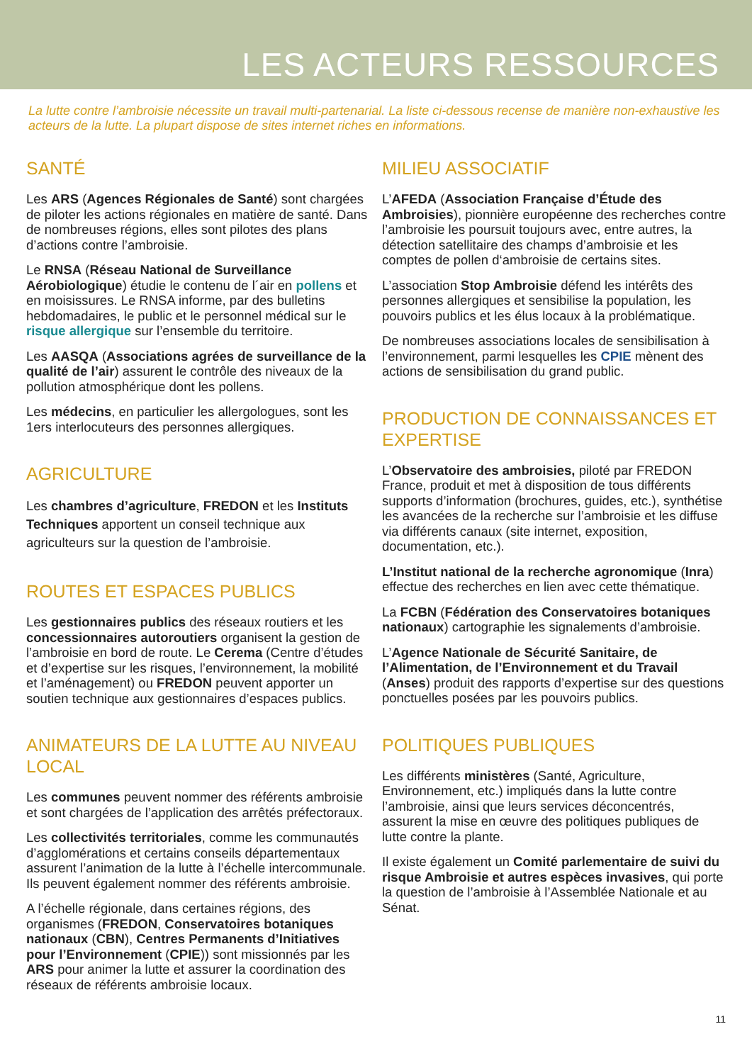LES ACTEURS RESSOURCES
La lutte contre l’ambroisie nécessite un travail multi-partenarial. La liste ci-dessous recense de manière non-exhaustive les acteurs de la lutte. La plupart dispose de sites internet riches en informations.
SANTÉ
Les ARS (Agences Régionales de Santé) sont chargées de piloter les actions régionales en matière de santé. Dans de nombreuses régions, elles sont pilotes des plans d’actions contre l’ambroisie.
Le RNSA (Réseau National de Surveillance Aérobiologique) étudie le contenu de l´air en pollens et en moisissures. Le RNSA informe, par des bulletins hebdomadaires, le public et le personnel médical sur le risque allergique sur l’ensemble du territoire.
Les AASQA (Associations agrées de surveillance de la qualité de l’air) assurent le contrôle des niveaux de la pollution atmosphérique dont les pollens.
Les médecins, en particulier les allergologues, sont les 1ers interlocuteurs des personnes allergiques.
AGRICULTURE
Les chambres d’agriculture, FREDON et les Instituts Techniques apportent un conseil technique aux agriculteurs sur la question de l’ambroisie.
ROUTES ET ESPACES PUBLICS
Les gestionnaires publics des réseaux routiers et les concessionnaires autoroutiers organisent la gestion de l’ambroisie en bord de route. Le Cerema (Centre d’études et d’expertise sur les risques, l’environnement, la mobilité et l’aménagement) ou FREDON peuvent apporter un soutien technique aux gestionnaires d’espaces publics.
ANIMATEURS DE LA LUTTE AU NIVEAU LOCAL
Les communes peuvent nommer des référents ambroisie et sont chargées de l’application des arrêtés préfectoraux.
Les collectivités territoriales, comme les communautés d’agglomérations et certains conseils départementaux assurent l’animation de la lutte à l’échelle intercommunale. Ils peuvent également nommer des référents ambroisie.
A l’échelle régionale, dans certaines régions, des organismes (FREDON, Conservatoires botaniques nationaux (CBN), Centres Permanents d’Initiatives pour l’Environnement (CPIE)) sont missionnés par les ARS pour animer la lutte et assurer la coordination des réseaux de référents ambroisie locaux.
MILIEU ASSOCIATIF
L’AFEDA (Association Française d’Étude des Ambroisies), pionnière européenne des recherches contre l’ambroisie les poursuit toujours avec, entre autres, la détection satellitaire des champs d’ambroisie et les comptes de pollen d‘ambroisie de certains sites.
L’association Stop Ambroisie défend les intérêts des personnes allergiques et sensibilise la population, les pouvoirs publics et les élus locaux à la problématique.
De nombreuses associations locales de sensibilisation à l’environnement, parmi lesquelles les CPIE mènent des actions de sensibilisation du grand public.
PRODUCTION DE CONNAISSANCES ET EXPERTISE
L’Observatoire des ambroisies, piloté par FREDON France, produit et met à disposition de tous différents supports d’information (brochures, guides, etc.), synthétise les avancées de la recherche sur l’ambroisie et les diffuse via différents canaux (site internet, exposition, documentation, etc.).
L’Institut national de la recherche agronomique (Inra) effectue des recherches en lien avec cette thématique.
La FCBN (Fédération des Conservatoires botaniques nationaux) cartographie les signalements d’ambroisie.
L’Agence Nationale de Sécurité Sanitaire, de l’Alimentation, de l’Environnement et du Travail (Anses) produit des rapports d’expertise sur des questions ponctuelles posées par les pouvoirs publics.
POLITIQUES PUBLIQUES
Les différents ministères (Santé, Agriculture, Environnement, etc.) impliqués dans la lutte contre l’ambroisie, ainsi que leurs services déconcentrés, assurent la mise en œuvre des politiques publiques de lutte contre la plante.
Il existe également un Comité parlementaire de suivi du risque Ambroisie et autres espèces invasives, qui porte la question de l’ambroisie à l’Assemblée Nationale et au Sénat.
11